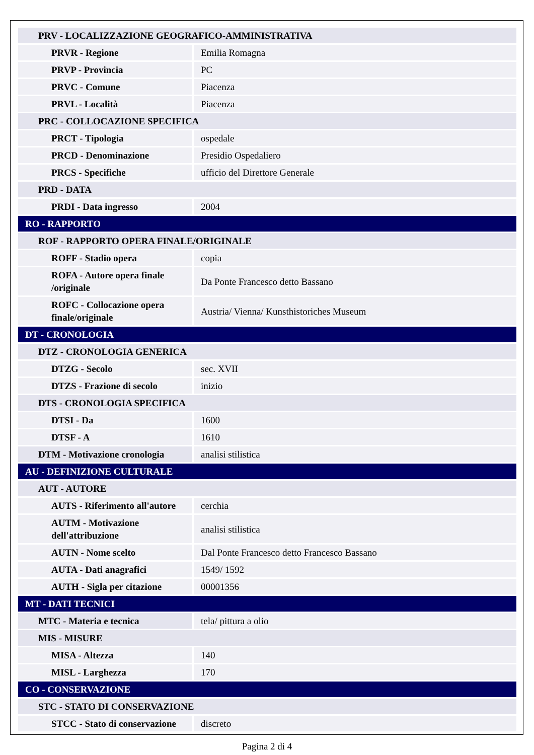| PRV - LOCALIZZAZIONE GEOGRAFICO-AMMINISTRATIVA | |
| PRVR - Regione | Emilia Romagna |
| PRVP - Provincia | PC |
| PRVC - Comune | Piacenza |
| PRVL - Località | Piacenza |
| PRC - COLLOCAZIONE SPECIFICA | |
| PRCT - Tipologia | ospedale |
| PRCD - Denominazione | Presidio Ospedaliero |
| PRCS - Specifiche | ufficio del Direttore Generale |
| PRD - DATA | |
| PRDI - Data ingresso | 2004 |
| RO - RAPPORTO | |
| ROF - RAPPORTO OPERA FINALE/ORIGINALE | |
| ROFF - Stadio opera | copia |
| ROFA - Autore opera finale /originale | Da Ponte Francesco detto Bassano |
| ROFC - Collocazione opera finale/originale | Austria/ Vienna/ Kunsthistoriches Museum |
| DT - CRONOLOGIA | |
| DTZ - CRONOLOGIA GENERICA | |
| DTZG - Secolo | sec. XVII |
| DTZS - Frazione di secolo | inizio |
| DTS - CRONOLOGIA SPECIFICA | |
| DTSI - Da | 1600 |
| DTSF - A | 1610 |
| DTM - Motivazione cronologia | analisi stilistica |
| AU - DEFINIZIONE CULTURALE | |
| AUT - AUTORE | |
| AUTS - Riferimento all'autore | cerchia |
| AUTM - Motivazione dell'attribuzione | analisi stilistica |
| AUTN - Nome scelto | Dal Ponte Francesco detto Francesco Bassano |
| AUTA - Dati anagrafici | 1549/ 1592 |
| AUTH - Sigla per citazione | 00001356 |
| MT - DATI TECNICI | |
| MTC - Materia e tecnica | tela/ pittura a olio |
| MIS - MISURE | |
| MISA - Altezza | 140 |
| MISL - Larghezza | 170 |
| CO - CONSERVAZIONE | |
| STC - STATO DI CONSERVAZIONE | |
| STCC - Stato di conservazione | discreto |
Pagina 2 di 4